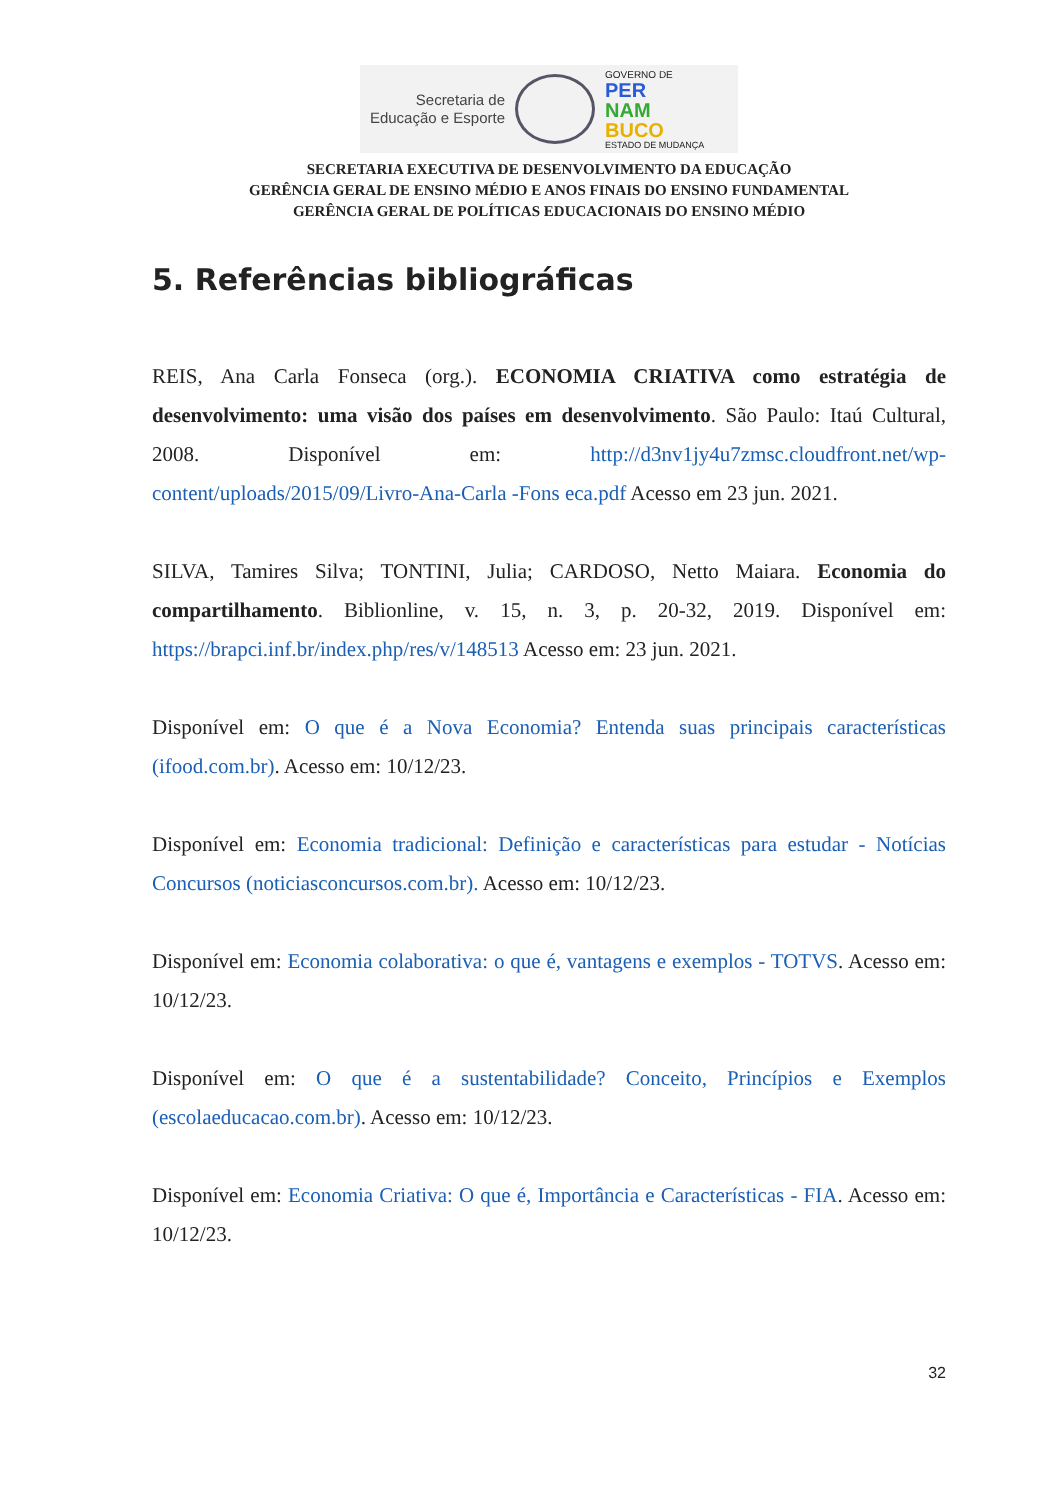Secretaria de Educação e Esporte
GOVERNO DE
PER
NAM
BUCO
ESTADO DE MUDANÇA
SECRETARIA EXECUTIVA DE DESENVOLVIMENTO DA EDUCAÇÃO
GERÊNCIA GERAL DE ENSINO MÉDIO E ANOS FINAIS DO ENSINO FUNDAMENTAL
GERÊNCIA GERAL DE POLÍTICAS EDUCACIONAIS DO ENSINO MÉDIO
5. Referências bibliográficas
REIS, Ana Carla Fonseca (org.). ECONOMIA CRIATIVA como estratégia de desenvolvimento: uma visão dos países em desenvolvimento. São Paulo: Itaú Cultural, 2008. Disponível em: http://d3nv1jy4u7zmsc.cloudfront.net/wp-content/uploads/2015/09/Livro-Ana-Carla -Fons eca.pdf Acesso em 23 jun. 2021.
SILVA, Tamires Silva; TONTINI, Julia; CARDOSO, Netto Maiara. Economia do compartilhamento. Biblionline, v. 15, n. 3, p. 20-32, 2019. Disponível em: https://brapci.inf.br/index.php/res/v/148513 Acesso em: 23 jun. 2021.
Disponível em: O que é a Nova Economia? Entenda suas principais características (ifood.com.br). Acesso em: 10/12/23.
Disponível em: Economia tradicional: Definição e características para estudar - Notícias Concursos (noticiasconcursos.com.br). Acesso em: 10/12/23.
Disponível em: Economia colaborativa: o que é, vantagens e exemplos - TOTVS. Acesso em: 10/12/23.
Disponível em: O que é a sustentabilidade? Conceito, Princípios e Exemplos (escolaeducacao.com.br). Acesso em: 10/12/23.
Disponível em: Economia Criativa: O que é, Importância e Características - FIA. Acesso em: 10/12/23.
32